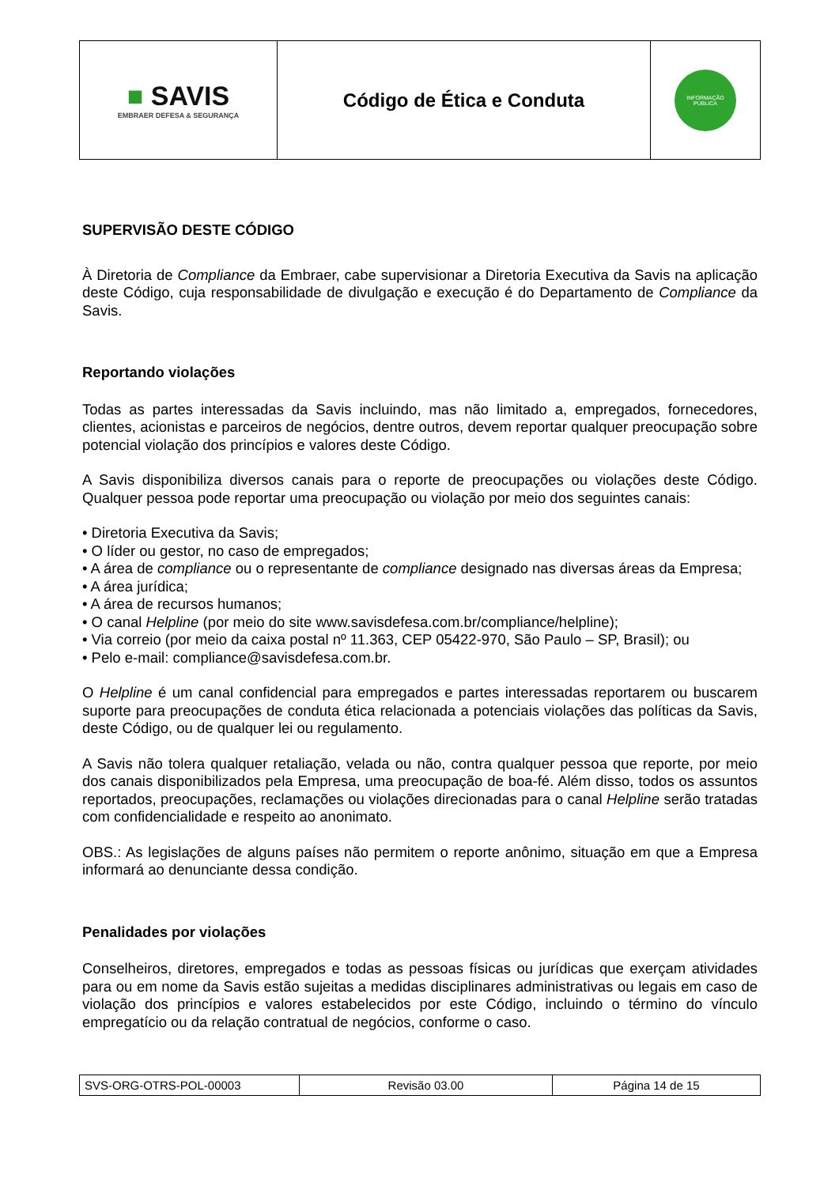| ■ SAVIS EMBRAER DEFESA & SEGURANÇA | Código de Ética e Conduta | INFORMAÇÃO PÚBLICA |
SUPERVISÃO DESTE CÓDIGO
À Diretoria de Compliance da Embraer, cabe supervisionar a Diretoria Executiva da Savis na aplicação deste Código, cuja responsabilidade de divulgação e execução é do Departamento de Compliance da Savis.
Reportando violações
Todas as partes interessadas da Savis incluindo, mas não limitado a, empregados, fornecedores, clientes, acionistas e parceiros de negócios, dentre outros, devem reportar qualquer preocupação sobre potencial violação dos princípios e valores deste Código.
A Savis disponibiliza diversos canais para o reporte de preocupações ou violações deste Código. Qualquer pessoa pode reportar uma preocupação ou violação por meio dos seguintes canais:
• Diretoria Executiva da Savis;
• O líder ou gestor, no caso de empregados;
• A área de compliance ou o representante de compliance designado nas diversas áreas da Empresa;
• A área jurídica;
• A área de recursos humanos;
• O canal Helpline (por meio do site www.savisdefesa.com.br/compliance/helpline);
• Via correio (por meio da caixa postal nº 11.363, CEP 05422-970, São Paulo – SP, Brasil); ou
• Pelo e-mail: compliance@savisdefesa.com.br.
O Helpline é um canal confidencial para empregados e partes interessadas reportarem ou buscarem suporte para preocupações de conduta ética relacionada a potenciais violações das políticas da Savis, deste Código, ou de qualquer lei ou regulamento.
A Savis não tolera qualquer retaliação, velada ou não, contra qualquer pessoa que reporte, por meio dos canais disponibilizados pela Empresa, uma preocupação de boa-fé. Além disso, todos os assuntos reportados, preocupações, reclamações ou violações direcionadas para o canal Helpline serão tratadas com confidencialidade e respeito ao anonimato.
OBS.: As legislações de alguns países não permitem o reporte anônimo, situação em que a Empresa informará ao denunciante dessa condição.
Penalidades por violações
Conselheiros, diretores, empregados e todas as pessoas físicas ou jurídicas que exerçam atividades para ou em nome da Savis estão sujeitas a medidas disciplinares administrativas ou legais em caso de violação dos princípios e valores estabelecidos por este Código, incluindo o término do vínculo empregatício ou da relação contratual de negócios, conforme o caso.
| SVS-ORG-OTRS-POL-00003 | Revisão 03.00 | Página 14 de 15 |